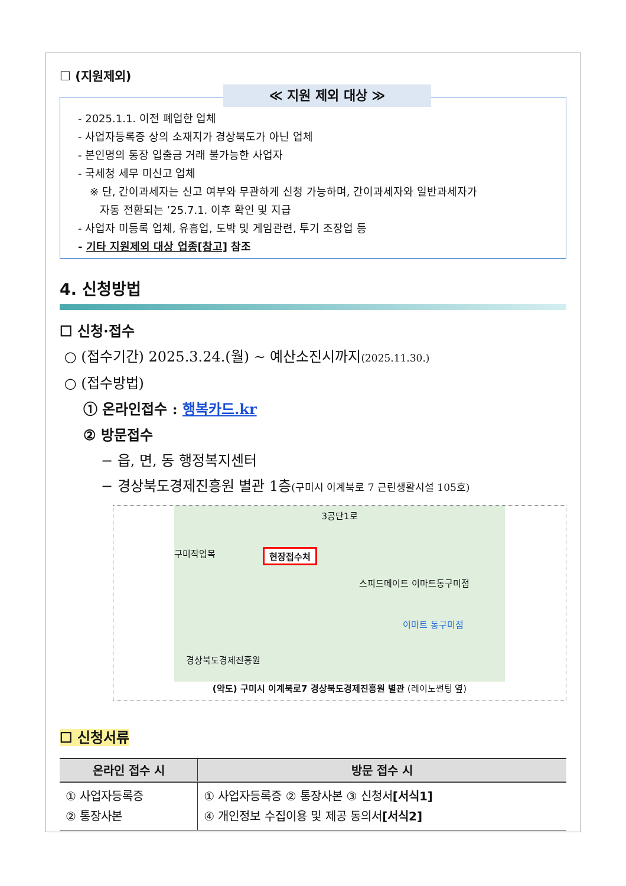☐ (지원제외)
≪ 지원 제외 대상 ≫
- 2025.1.1. 이전 폐업한 업체
- 사업자등록증 상의 소재지가 경상북도가 아닌 업체
- 본인명의 통장 입출금 거래 불가능한 사업자
- 국세청 세무 미신고 업체
※ 단, 간이과세자는 신고 여부와 무관하게 신청 가능하며, 간이과세자와 일반과세자가
자동 전환되는 ’25.7.1. 이후 확인 및 지급
- 사업자 미등록 업체, 유흥업, 도박 및 게임관련, 투기 조장업 등
- 기타 지원제외 대상 업종[참고] 참조
4. 신청방법
☐ 신청·접수
○ (접수기간) 2025.3.24.(월) ~ 예산소진시까지(2025.11.30.)
○ (접수방법)
① 온라인접수 : 행복카드.kr
② 방문접수
− 읍, 면, 동 행정복지센터
− 경상북도경제진흥원 별관 1층(구미시 이계북로 7 근린생활시설 105호)
3공단1로
현장접수처
경상북도경제진흥원
스피드메이트 이마트동구미점
이마트 동구미점
구미작업복
(약도) 구미시 이계북로7 경상북도경제진흥원 별관 (레이노썬팅 옆)
☐ 신청서류
| 온라인 접수 시 | 방문 접수 시 |
| --- | --- |
| ① 사업자등록증 ② 통장사본 | ① 사업자등록증 ② 통장사본 ③ 신청서 [서식1] ④ 개인정보 수집이용 및 제공 동의서 [서식2] |